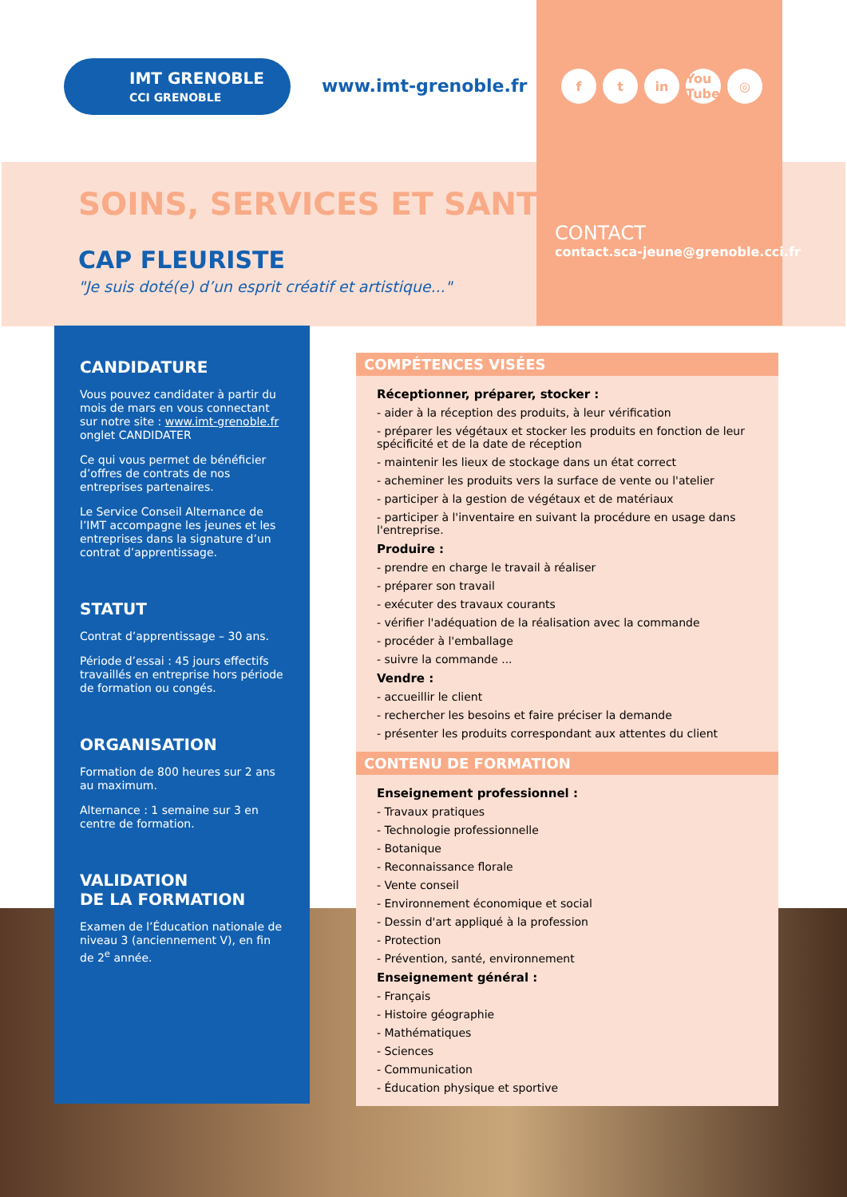IMT GRENOBLE
CCI GRENOBLE
www.imt-grenoble.fr ft in You Tube ◎
SOINS, SERVICES ET SANTÉ
CAP FLEURISTE
"Je suis doté(e) d’un esprit créatif et artistique..."
CONTACT
contact.sca-jeune@grenoble.cci.fr
CANDIDATURE
Vous pouvez candidater à partir du mois de mars en vous connectant sur notre site : www.imt-grenoble.fr onglet CANDIDATER
Ce qui vous permet de bénéficier d’offres de contrats de nos entreprises partenaires.
Le Service Conseil Alternance de l’IMT accompagne les jeunes et les entreprises dans la signature d’un contrat d’apprentissage.
STATUT
Contrat d’apprentissage – 30 ans.
Période d’essai : 45 jours effectifs travaillés en entreprise hors période de formation ou congés.
ORGANISATION
Formation de 800 heures sur 2 ans au maximum.
Alternance : 1 semaine sur 3 en centre de formation.
VALIDATION
DE LA FORMATION
Examen de l’Éducation nationale de niveau 3 (anciennement V), en fin de 2<sup>e</sup> année.
COMPÉTENCES VISÉES
Réceptionner, préparer, stocker :
- aider à la réception des produits, à leur vérification
- préparer les végétaux et stocker les produits en fonction de leur spécificité et de la date de réception
- maintenir les lieux de stockage dans un état correct
- acheminer les produits vers la surface de vente ou l'atelier
- participer à la gestion de végétaux et de matériaux
- participer à l'inventaire en suivant la procédure en usage dans l'entreprise.
Produire :
- prendre en charge le travail à réaliser
- préparer son travail
- exécuter des travaux courants
- vérifier l'adéquation de la réalisation avec la commande
- procéder à l'emballage
- suivre la commande ...
Vendre :
- accueillir le client
- rechercher les besoins et faire préciser la demande
- présenter les produits correspondant aux attentes du client
CONTENU DE FORMATION
Enseignement professionnel :
- Travaux pratiques
- Technologie professionnelle
- Botanique
- Reconnaissance florale
- Vente conseil
- Environnement économique et social
- Dessin d'art appliqué à la profession
- Protection
- Prévention, santé, environnement
Enseignement général :
- Français
- Histoire géographie
- Mathématiques
- Sciences
- Communication
- Éducation physique et sportive